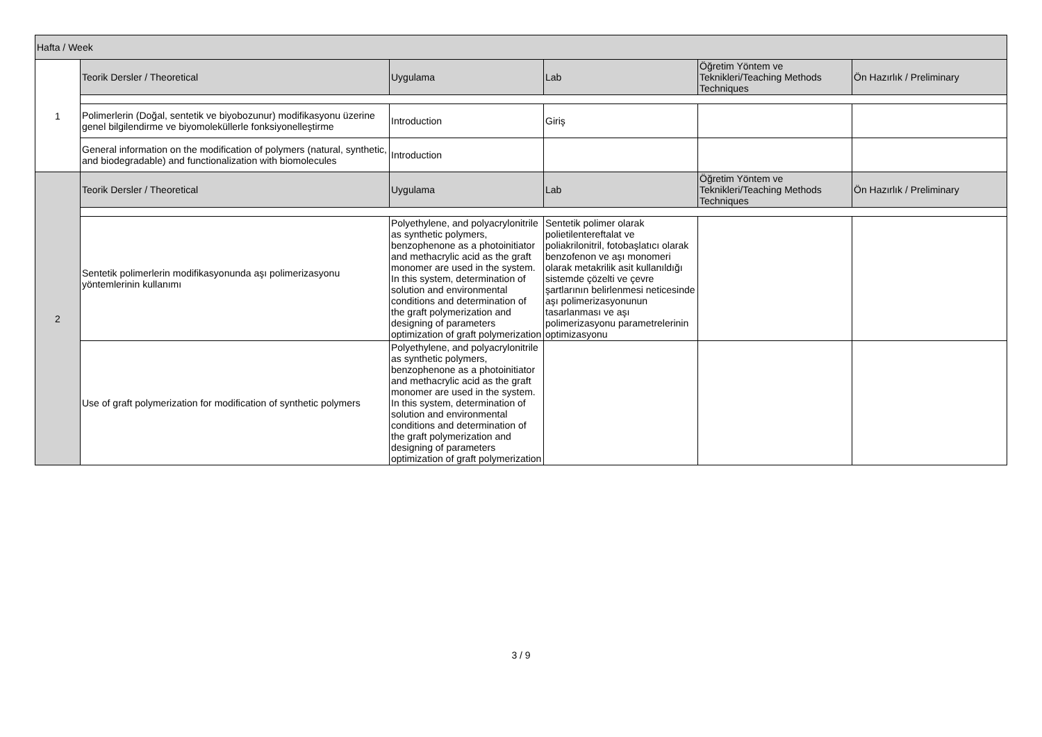| Hafta / Week | | | | | |
| --- | --- | --- | --- | --- | --- |
| 1 | Teorik Dersler / Theoretical | Uygulama | Lab | Öğretim Yöntem ve Teknikleri/Teaching Methods Techniques | Ön Hazırlık / Preliminary |
| | Polimerlerin (Doğal, sentetik ve biyobozunur) modifikasyonu üzerine genel bilgilendirme ve biyomoleküllerle fonksiyonelleştirme | Introduction | Giriş | | |
| | General information on the modification of polymers (natural, synthetic, and biodegradable) and functionalization with biomolecules | Introduction | | | |
| 2 | Teorik Dersler / Theoretical | Uygulama | Lab | Öğretim Yöntem ve Teknikleri/Teaching Methods Techniques | Ön Hazırlık / Preliminary |
| | Sentetik polimerlerin modifikasyonunda aşı polimerizasyonu yöntemlerinin kullanımı | Polyethylene, and polyacrylonitrile as synthetic polymers, benzophenone as a photoinitiator and methacrylic acid as the graft monomer are used in the system. In this system, determination of solution and environmental conditions and determination of the graft polymerization and designing of parameters optimization of graft polymerization | Sentetik polimer olarak polietilentereftalat ve poliakrilonitril, fotobaşlatıcı olarak benzofenon ve aşı monomeri olarak metakrilik asit kullanıldığı sistemde çözelti ve çevre şartlarının belirlenmesi neticesinde aşı polimerizasyonunun tasarlanması ve aşı polimerizasyonu parametrelerinin optimizasyonu | | |
| | Use of graft polymerization for modification of synthetic polymers | Polyethylene, and polyacrylonitrile as synthetic polymers, benzophenone as a photoinitiator and methacrylic acid as the graft monomer are used in the system. In this system, determination of solution and environmental conditions and determination of the graft polymerization and designing of parameters optimization of graft polymerization | | | |
3 / 9